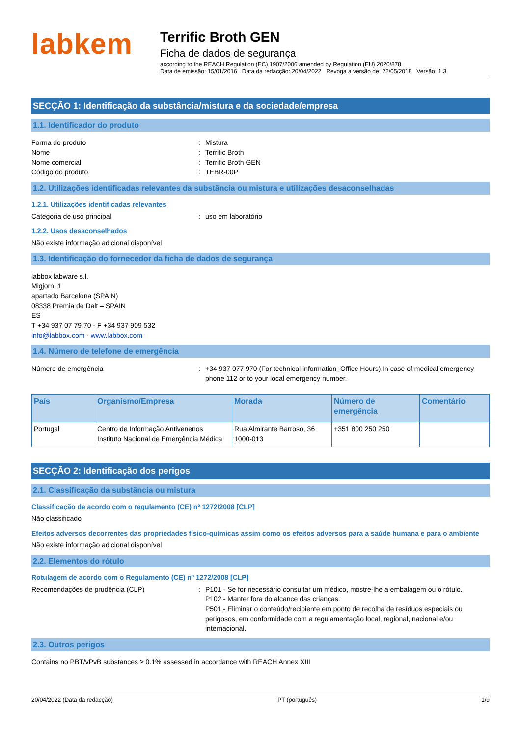labkem
Terrific Broth GEN
Ficha de dados de segurança
according to the REACH Regulation (EC) 1907/2006 amended by Regulation (EU) 2020/878
Data de emissão: 15/01/2016 Data da redacção: 20/04/2022 Revoga a versão de: 22/05/2018 Versão: 1.3
SECÇÃO 1: Identificação da substância/mistura e da sociedade/empresa
1.1. Identificador do produto
Forma do produto : Mistura
Nome : Terrific Broth
Nome comercial : Terrific Broth GEN
Código do produto : TEBR-00P
1.2. Utilizações identificadas relevantes da substância ou mistura e utilizações desaconselhadas
1.2.1. Utilizações identificadas relevantes
Categoria de uso principal : uso em laboratório
1.2.2. Usos desaconselhados
Não existe informação adicional disponível
1.3. Identificação do fornecedor da ficha de dados de segurança
labbox labware s.l.
Migjorn, 1
apartado Barcelona (SPAIN)
08338 Premia de Dalt – SPAIN
ES
T +34 937 07 79 70 - F +34 937 909 532
info@labbox.com - www.labbox.com
1.4. Número de telefone de emergência
Número de emergência : +34 937 077 970 (For technical information_Office Hours) In case of medical emergency phone 112 or to your local emergency number.
| País | Organismo/Empresa | Morada | Número de emergência | Comentário |
| --- | --- | --- | --- | --- |
| Portugal | Centro de Informação Antivenenos Instituto Nacional de Emergência Médica | Rua Almirante Barroso, 36 1000-013 | +351 800 250 250 | |
SECÇÃO 2: Identificação dos perigos
2.1. Classificação da substância ou mistura
Classificação de acordo com o regulamento (CE) nº 1272/2008 [CLP]
Não classificado
Efeitos adversos decorrentes das propriedades físico-químicas assim como os efeitos adversos para a saúde humana e para o ambiente
Não existe informação adicional disponível
2.2. Elementos do rótulo
Rotulagem de acordo com o Regulamento (CE) nº 1272/2008 [CLP]
Recomendações de prudência (CLP) : P101 - Se for necessário consultar um médico, mostre-lhe a embalagem ou o rótulo.
P102 - Manter fora do alcance das crianças.
P501 - Eliminar o conteúdo/recipiente em ponto de recolha de resíduos especiais ou perigosos, em conformidade com a regulamentação local, regional, nacional e/ou internacional.
2.3. Outros perigos
Contains no PBT/vPvB substances ≥ 0.1% assessed in accordance with REACH Annex XIII
20/04/2022 (Data da redacção) PT (português) 1/9